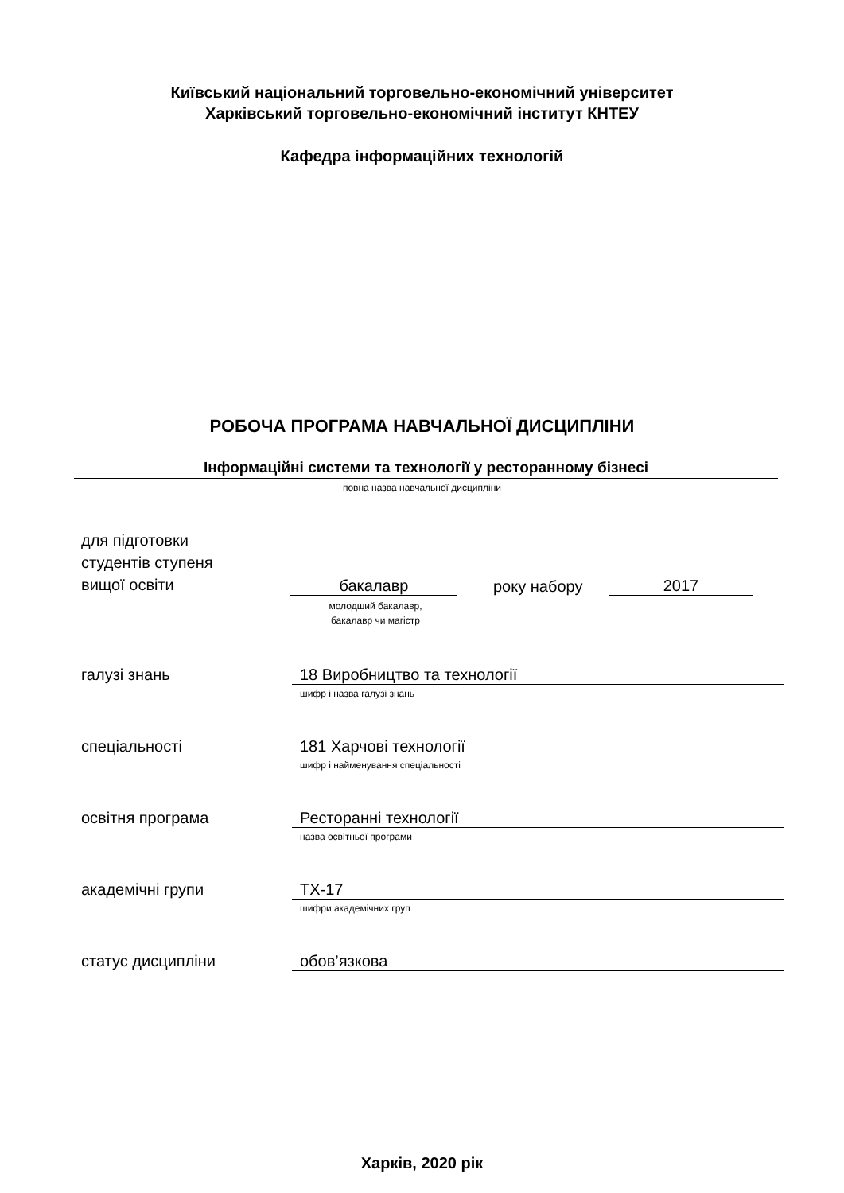Київський національний торговельно-економічний університет
Харківський торговельно-економічний інститут КНТЕУ
Кафедра інформаційних технологій
РОБОЧА ПРОГРАМА НАВЧАЛЬНОЇ ДИСЦИПЛІНИ
Інформаційні системи та технології у ресторанному бізнесі
повна назва навчальної дисципліни
для підготовки
студентів ступеня
вищої освіти
бакалавр
року набору
2017
молодший бакалавр,
бакалавр чи магістр
галузі знань 18 Виробництво та технології
шифр і назва галузі знань
спеціальності 181 Харчові технології
шифр і найменування спеціальності
освітня програма Ресторанні технології
назва освітньої програми
академічні групи ТХ-17
шифри академічних груп
статус дисципліни обов’язкова
Харків, 2020 рік